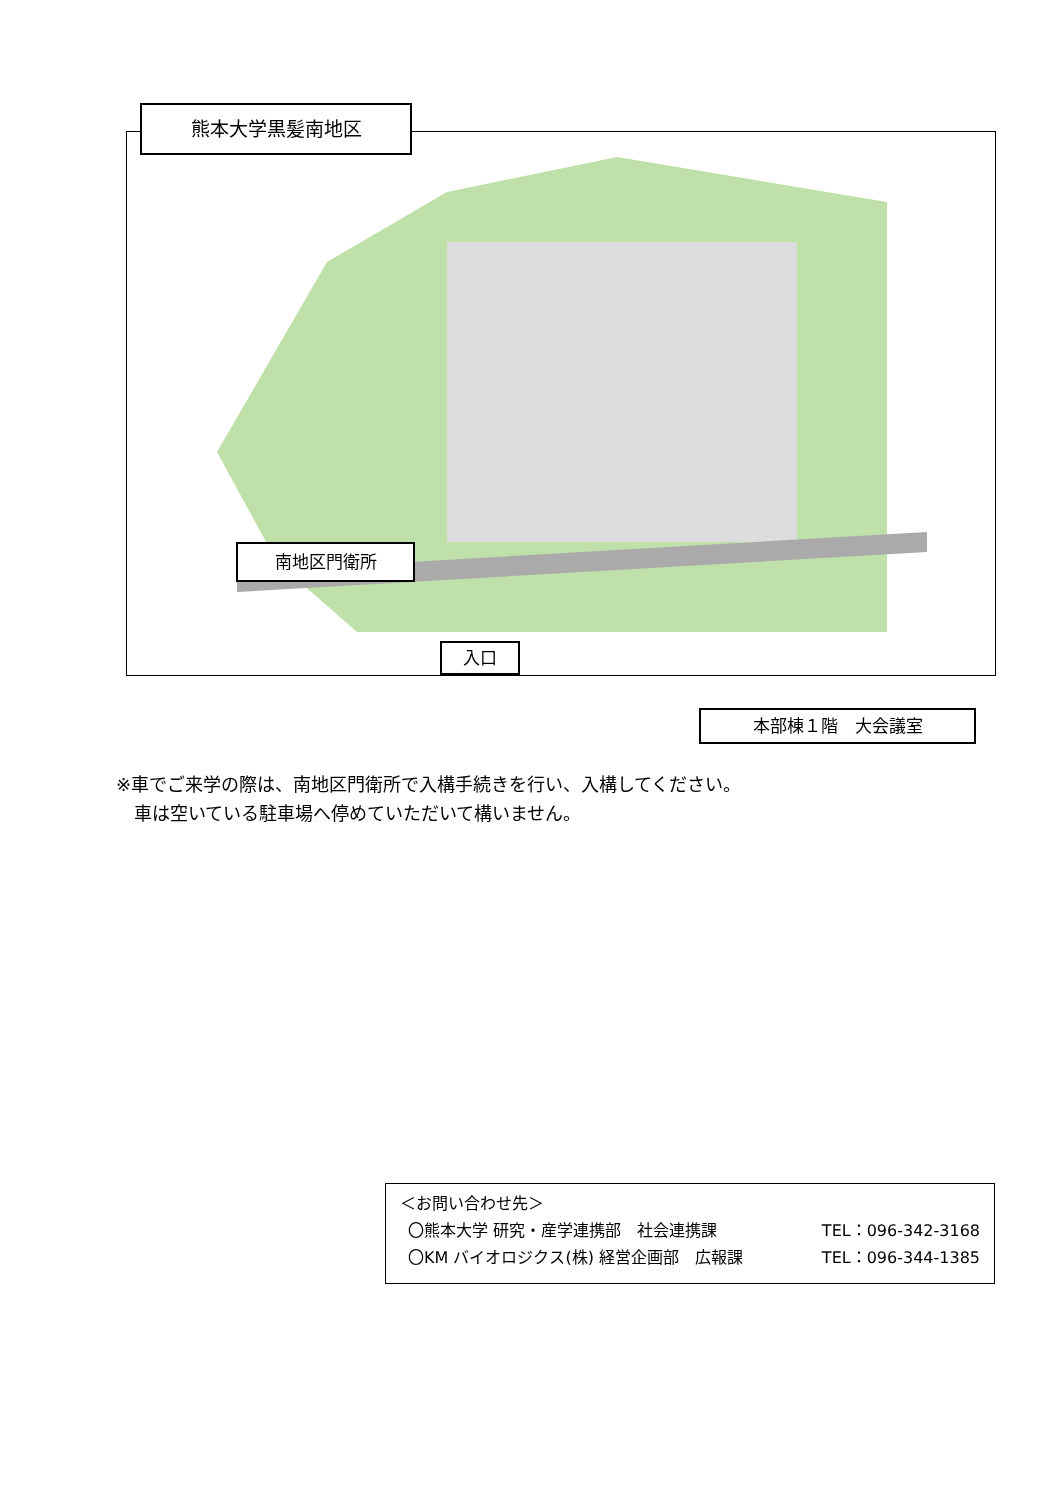熊本大学黒髪南地区
南地区門衛所
入口
本部棟１階　大会議室
※車でご来学の際は、南地区門衛所で入構手続きを行い、入構してください。
　車は空いている駐車場へ停めていただいて構いません。
＜お問い合わせ先＞
〇熊本大学 研究・産学連携部　社会連携課 TEL：096-342-3168
〇KM バイオロジクス(株) 経営企画部　広報課 TEL：096-344-1385